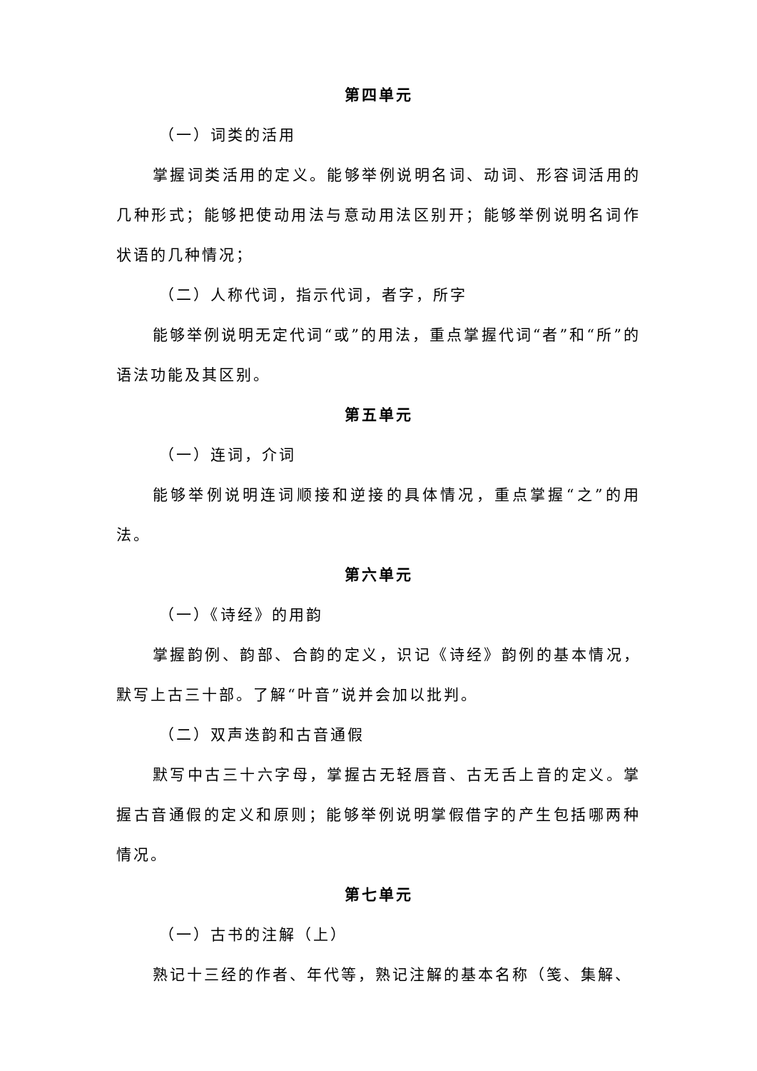第四单元
（一）词类的活用
掌握词类活用的定义。能够举例说明名词、动词、形容词活用的几种形式；能够把使动用法与意动用法区别开；能够举例说明名词作状语的几种情况；
（二）人称代词，指示代词，者字，所字
能够举例说明无定代词“或”的用法，重点掌握代词“者”和“所”的语法功能及其区别。
第五单元
（一）连词，介词
能够举例说明连词顺接和逆接的具体情况，重点掌握“之”的用法。
第六单元
（一）《诗经》的用韵
掌握韵例、韵部、合韵的定义，识记《诗经》韵例的基本情况，默写上古三十部。了解“叶音”说并会加以批判。
（二）双声迭韵和古音通假
默写中古三十六字母，掌握古无轻唇音、古无舌上音的定义。掌握古音通假的定义和原则；能够举例说明掌假借字的产生包括哪两种情况。
第七单元
（一）古书的注解（上）
熟记十三经的作者、年代等，熟记注解的基本名称（笺、集解、